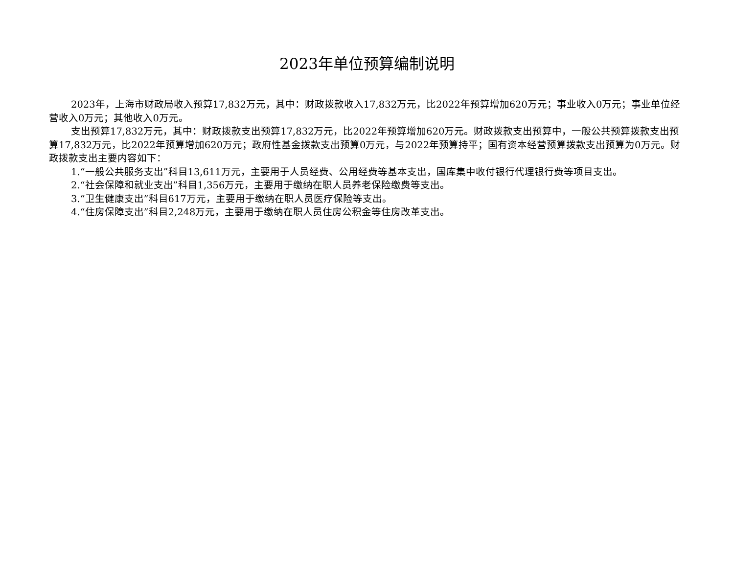2023年单位预算编制说明
2023年，上海市财政局收入预算17,832万元，其中：财政拨款收入17,832万元，比2022年预算增加620万元；事业收入0万元；事业单位经营收入0万元；其他收入0万元。
支出预算17,832万元，其中：财政拨款支出预算17,832万元，比2022年预算增加620万元。财政拨款支出预算中，一般公共预算拨款支出预算17,832万元，比2022年预算增加620万元；政府性基金拨款支出预算0万元，与2022年预算持平；国有资本经营预算拨款支出预算为0万元。财政拨款支出主要内容如下：
1.“一般公共服务支出”科目13,611万元，主要用于人员经费、公用经费等基本支出，国库集中收付银行代理银行费等项目支出。
2.“社会保障和就业支出”科目1,356万元，主要用于缴纳在职人员养老保险缴费等支出。
3.“卫生健康支出”科目617万元，主要用于缴纳在职人员医疗保险等支出。
4.“住房保障支出”科目2,248万元，主要用于缴纳在职人员住房公积金等住房改革支出。